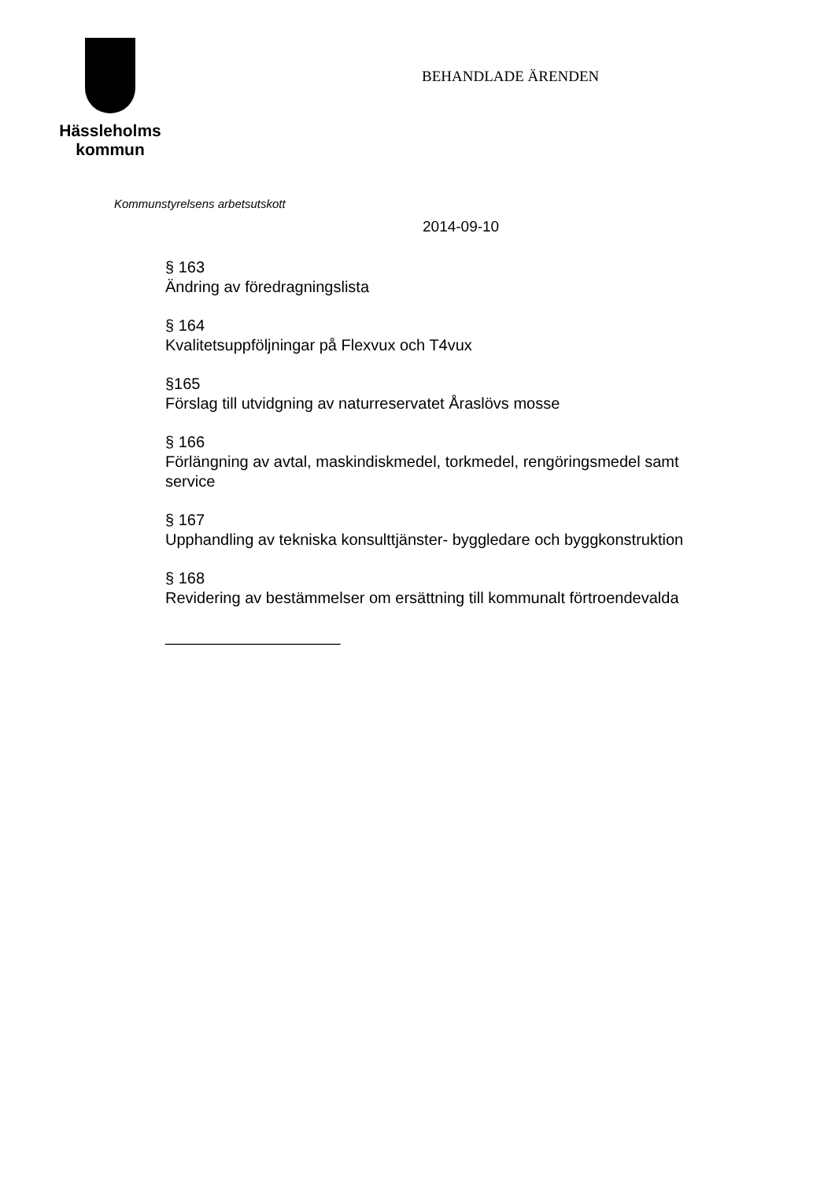Hässleholms
kommun
BEHANDLADE ÄRENDEN
Kommunstyrelsens arbetsutskott
2014-09-10
§ 163
Ändring av föredragningslista
§ 164
Kvalitetsuppföljningar på Flexvux och T4vux
§165
Förslag till utvidgning av naturreservatet Åraslövs mosse
§ 166
Förlängning av avtal, maskindiskmedel, torkmedel, rengöringsmedel samt service
§ 167
Upphandling av tekniska konsulttjänster- byggledare och byggkonstruktion
§ 168
Revidering av bestämmelser om ersättning till kommunalt förtroendevalda
____________________